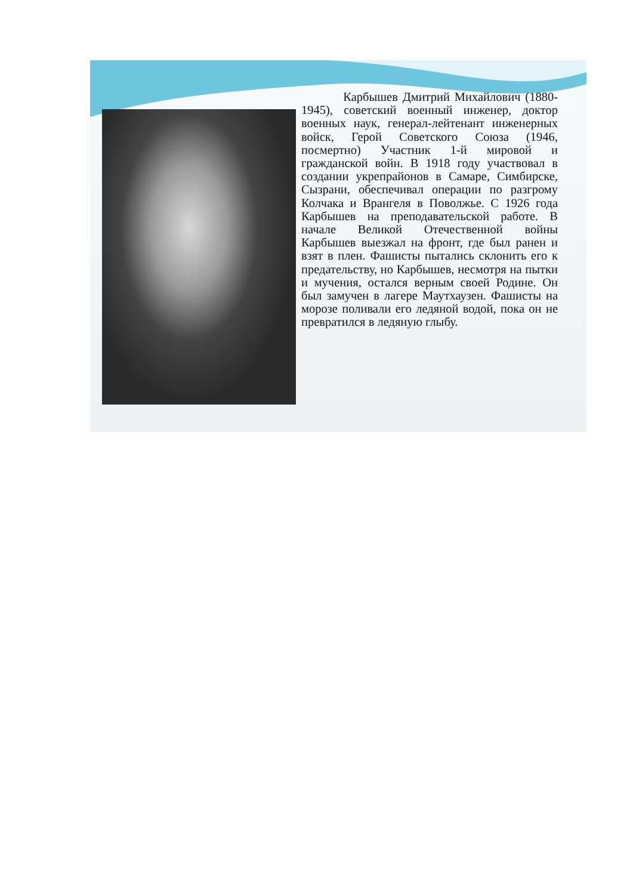Карбышев Дмитрий Михайлович (1880-1945), советский военный инженер, доктор военных наук, генерал-лейтенант инженерных войск, Герой Советского Союза (1946, посмертно) Участник 1-й мировой и гражданской войн. В 1918 году участвовал в создании укрепрайонов в Самаре, Симбирске, Сызрани, обеспечивал операции по разгрому Колчака и Врангеля в Поволжье. С 1926 года Карбышев на преподавательской работе. В начале Великой Отечественной войны Карбышев выезжал на фронт, где был ранен и взят в плен. Фашисты пытались склонить его к предательству, но Карбышев, несмотря на пытки и мучения, остался верным своей Родине. Он был замучен в лагере Маутхаузен. Фашисты на морозе поливали его ледяной водой, пока он не превратился в ледяную глыбу.